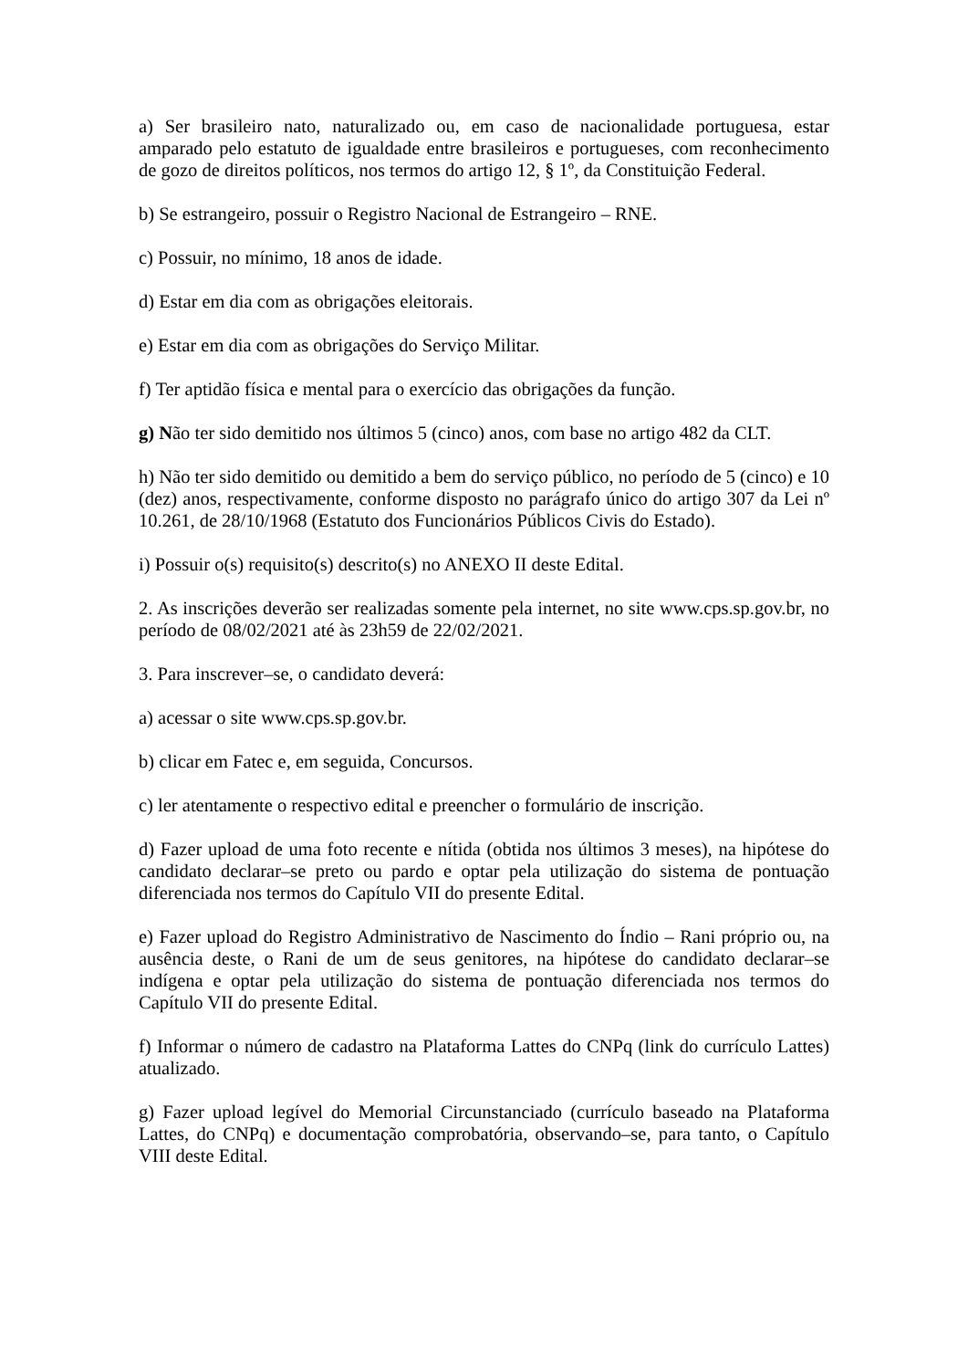a) Ser brasileiro nato, naturalizado ou, em caso de nacionalidade portuguesa, estar amparado pelo estatuto de igualdade entre brasileiros e portugueses, com reconhecimento de gozo de direitos políticos, nos termos do artigo 12, § 1º, da Constituição Federal.
b) Se estrangeiro, possuir o Registro Nacional de Estrangeiro – RNE.
c) Possuir, no mínimo, 18 anos de idade.
d) Estar em dia com as obrigações eleitorais.
e) Estar em dia com as obrigações do Serviço Militar.
f) Ter aptidão física e mental para o exercício das obrigações da função.
g) Não ter sido demitido nos últimos 5 (cinco) anos, com base no artigo 482 da CLT.
h) Não ter sido demitido ou demitido a bem do serviço público, no período de 5 (cinco) e 10 (dez) anos, respectivamente, conforme disposto no parágrafo único do artigo 307 da Lei nº 10.261, de 28/10/1968 (Estatuto dos Funcionários Públicos Civis do Estado).
i) Possuir o(s) requisito(s) descrito(s) no ANEXO II deste Edital.
2. As inscrições deverão ser realizadas somente pela internet, no site www.cps.sp.gov.br, no período de 08/02/2021 até às 23h59 de 22/02/2021.
3. Para inscrever–se, o candidato deverá:
a) acessar o site www.cps.sp.gov.br.
b) clicar em Fatec e, em seguida, Concursos.
c) ler atentamente o respectivo edital e preencher o formulário de inscrição.
d) Fazer upload de uma foto recente e nítida (obtida nos últimos 3 meses), na hipótese do candidato declarar–se preto ou pardo e optar pela utilização do sistema de pontuação diferenciada nos termos do Capítulo VII do presente Edital.
e) Fazer upload do Registro Administrativo de Nascimento do Índio – Rani próprio ou, na ausência deste, o Rani de um de seus genitores, na hipótese do candidato declarar–se indígena e optar pela utilização do sistema de pontuação diferenciada nos termos do Capítulo VII do presente Edital.
f) Informar o número de cadastro na Plataforma Lattes do CNPq (link do currículo Lattes) atualizado.
g) Fazer upload legível do Memorial Circunstanciado (currículo baseado na Plataforma Lattes, do CNPq) e documentação comprobatória, observando–se, para tanto, o Capítulo VIII deste Edital.